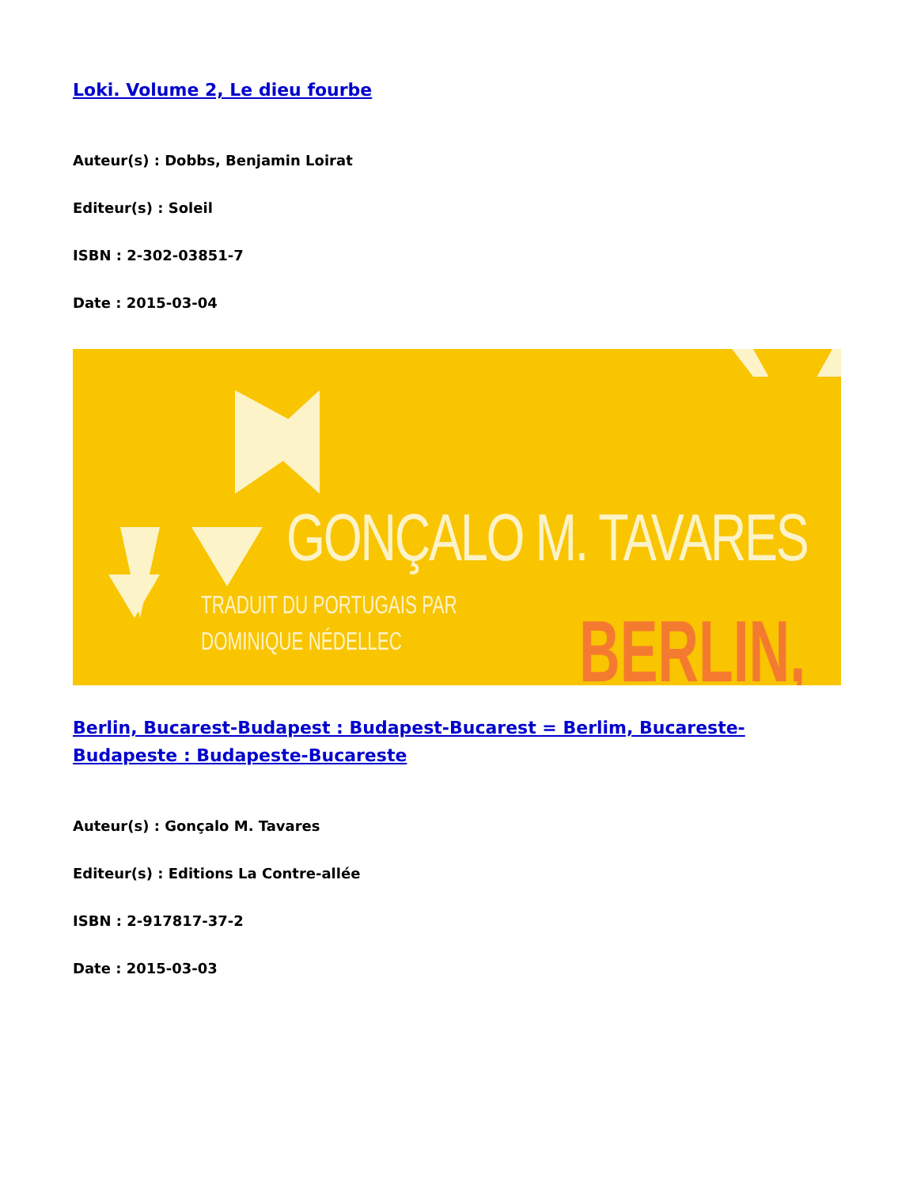Loki. Volume 2, Le dieu fourbe
Auteur(s) : Dobbs, Benjamin Loirat
Editeur(s) : Soleil
ISBN : 2-302-03851-7
Date : 2015-03-04
GONÇALO M. TAVARES
TRADUIT DU PORTUGAIS PAR
DOMINIQUE NÉDELLEC
BERLIN,
Berlin, Bucarest-Budapest : Budapest-Bucarest = Berlim, Bucareste-Budapeste : Budapeste-Bucareste
Auteur(s) : Gonçalo M. Tavares
Editeur(s) : Editions La Contre-allée
ISBN : 2-917817-37-2
Date : 2015-03-03